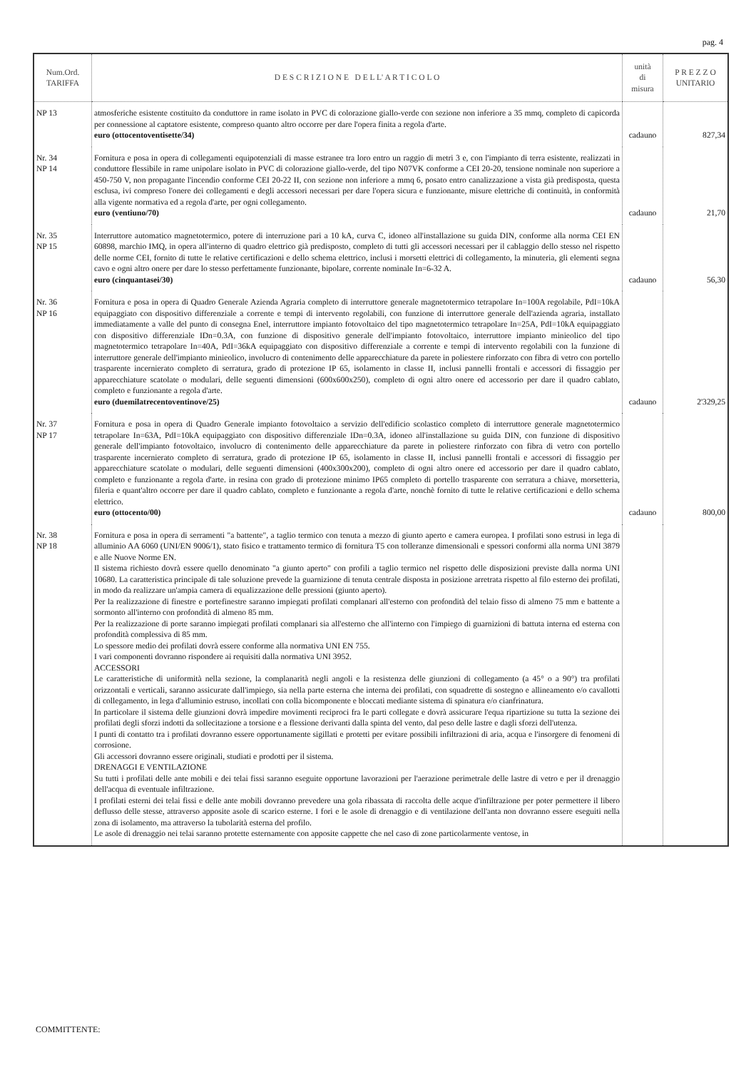pag. 4
| Num.Ord. TARIFFA | D E S C R I Z I O N E D E L L' A R T I C O L O | unità di misura | P R E Z Z O UNITARIO |
| --- | --- | --- | --- |
| NP 13 | atmosferiche esistente costituito da conduttore in rame isolato in PVC di colorazione giallo-verde con sezione non inferiore a 35 mmq, completo di capicorda per connessione al captatore esistente, compreso quanto altro occorre per dare l'opera finita a regola d'arte. euro (ottocentoventisette/34) | cadauno | 827,34 |
| Nr. 34 NP 14 | Fornitura e posa in opera di collegamenti equipotenziali di masse estranee tra loro entro un raggio di metri 3 e, con l'impianto di terra esistente, realizzati in conduttore flessibile in rame unipolare isolato in PVC di colorazione giallo-verde, del tipo N07VK conforme a CEI 20-20, tensione nominale non superiore a 450-750 V, non propagante l'incendio conforme CEI 20-22 II, con sezione non inferiore a mmq 6, posato entro canalizzazione a vista già predisposta, questa esclusa, ivi compreso l'onere dei collegamenti e degli accessori necessari per dare l'opera sicura e funzionante, misure elettriche di continuità, in conformità alla vigente normativa ed a regola d'arte, per ogni collegamento. euro (ventiuno/70) | cadauno | 21,70 |
| Nr. 35 NP 15 | Interruttore automatico magnetotermico, potere di interruzione pari a 10 kA, curva C, idoneo all'installazione su guida DIN, conforme alla norma CEI EN 60898, marchio IMQ, in opera all'interno di quadro elettrico già predisposto, completo di tutti gli accessori necessari per il cablaggio dello stesso nel rispetto delle norme CEI, fornito di tutte le relative certificazioni e dello schema elettrico, inclusi i morsetti elettrici di collegamento, la minuteria, gli elementi segna cavo e ogni altro onere per dare lo stesso perfettamente funzionante, bipolare, corrente nominale In=6-32 A. euro (cinquantasei/30) | cadauno | 56,30 |
| Nr. 36 NP 16 | Fornitura e posa in opera di Quadro Generale Azienda Agraria completo di interruttore generale magnetotermico tetrapolare In=100A regolabile, PdI=10kA equipaggiato con dispositivo differenziale a corrente e tempi di intervento regolabili, con funzione di interruttore generale dell'azienda agraria, installato immediatamente a valle del punto di consegna Enel, interruttore impianto fotovoltaico del tipo magnetotermico tetrapolare In=25A, PdI=10kA equipaggiato con dispositivo differenziale IDn=0.3A, con funzione di dispositivo generale dell'impianto fotovoltaico, interruttore impianto minieolico del tipo magnetotermico tetrapolare In=40A, PdI=36kA equipaggiato con dispositivo differenziale a corrente e tempi di intervento regolabili con la funzione di interruttore generale dell'impianto minieolico, involucro di contenimento delle apparecchiature da parete in poliestere rinforzato con fibra di vetro con portello trasparente incernierato completo di serratura, grado di protezione IP 65, isolamento in classe II, inclusi pannelli frontali e accessori di fissaggio per apparecchiature scatolate o modulari, delle seguenti dimensioni (600x600x250), completo di ogni altro onere ed accessorio per dare il quadro cablato, completo e funzionante a regola d'arte. euro (duemilatrecentoventinove/25) | cadauno | 2'329,25 |
| Nr. 37 NP 17 | Fornitura e posa in opera di Quadro Generale impianto fotovoltaico a servizio dell'edificio scolastico completo di interruttore generale magnetotermico tetrapolare In=63A, PdI=10kA equipaggiato con dispositivo differenziale IDn=0.3A, idoneo all'installazione su guida DIN, con funzione di dispositivo generale dell'impianto fotovoltaico, involucro di contenimento delle apparecchiature da parete in poliestere rinforzato con fibra di vetro con portello trasparente incernierato completo di serratura, grado di protezione IP 65, isolamento in classe II, inclusi pannelli frontali e accessori di fissaggio per apparecchiature scatolate o modulari, delle seguenti dimensioni (400x300x200), completo di ogni altro onere ed accessorio per dare il quadro cablato, completo e funzionante a regola d'arte. in resina con grado di protezione minimo IP65 completo di portello trasparente con serratura a chiave, morsetteria, fileria e quant'altro occorre per dare il quadro cablato, completo e funzionante a regola d'arte, nonchè fornito di tutte le relative certificazioni e dello schema elettrico. euro (ottocento/00) | cadauno | 800,00 |
| Nr. 38 NP 18 | Fornitura e posa in opera di serramenti "a battente", a taglio termico con tenuta a mezzo di giunto aperto e camera europea. I profilati sono estrusi in lega di alluminio AA 6060 (UNI/EN 9006/1), stato fisico e trattamento termico di fornitura T5 con tolleranze dimensionali e spessori conformi alla norma UNI 3879 e alle Nuove Norme EN. Il sistema richiesto dovrà essere quello denominato "a giunto aperto" con profili a taglio termico nel rispetto delle disposizioni previste dalla norma UNI 10680. La caratteristica principale di tale soluzione prevede la guarnizione di tenuta centrale disposta in posizione arretrata rispetto al filo esterno dei profilati, in modo da realizzare un'ampia camera di equalizzazione delle pressioni (giunto aperto). Per la realizzazione di finestre e portefinestre saranno impiegati profilati complanari all'esterno con profondità del telaio fisso di almeno 75 mm e battente a sormonto all'interno con profondità di almeno 85 mm. Per la realizzazione di porte saranno impiegati profilati complanari sia all'esterno che all'interno con l'impiego di guarnizioni di battuta interna ed esterna con profondità complessiva di 85 mm. Lo spessore medio dei profilati dovrà essere conforme alla normativa UNI EN 755. I vari componenti dovranno rispondere ai requisiti dalla normativa UNI 3952. ACCESSORI Le caratteristiche di uniformità nella sezione, la complanarità negli angoli e la resistenza delle giunzioni di collegamento (a 45° o a 90°) tra profilati orizzontali e verticali, saranno assicurate dall'impiego, sia nella parte esterna che interna dei profilati, con squadrette di sostegno e allineamento e/o cavallotti di collegamento, in lega d'alluminio estruso, incollati con colla bicomponente e bloccati mediante sistema di spinatura e/o cianfrinatura. In particolare il sistema delle giunzioni dovrà impedire movimenti reciproci fra le parti collegate e dovrà assicurare l'equa ripartizione su tutta la sezione dei profilati degli sforzi indotti da sollecitazione a torsione e a flessione derivanti dalla spinta del vento, dal peso delle lastre e dagli sforzi dell'utenza. I punti di contatto tra i profilati dovranno essere opportunamente sigillati e protetti per evitare possibili infiltrazioni di aria, acqua e l'insorgere di fenomeni di corrosione. Gli accessori dovranno essere originali, studiati e prodotti per il sistema. DRENAGGI E VENTILAZIONE Su tutti i profilati delle ante mobili e dei telai fissi saranno eseguite opportune lavorazioni per l'aerazione perimetrale delle lastre di vetro e per il drenaggio dell'acqua di eventuale infiltrazione. I profilati esterni dei telai fissi e delle ante mobili dovranno prevedere una gola ribassata di raccolta delle acque d'infiltrazione per poter permettere il libero deflusso delle stesse, attraverso apposite asole di scarico esterne. I fori e le asole di drenaggio e di ventilazione dell'anta non dovranno essere eseguiti nella zona di isolamento, ma attraverso la tubolarità esterna del profilo. Le asole di drenaggio nei telai saranno protette esternamente con apposite cappette che nel caso di zone particolarmente ventose, in | | |
COMMITTENTE: